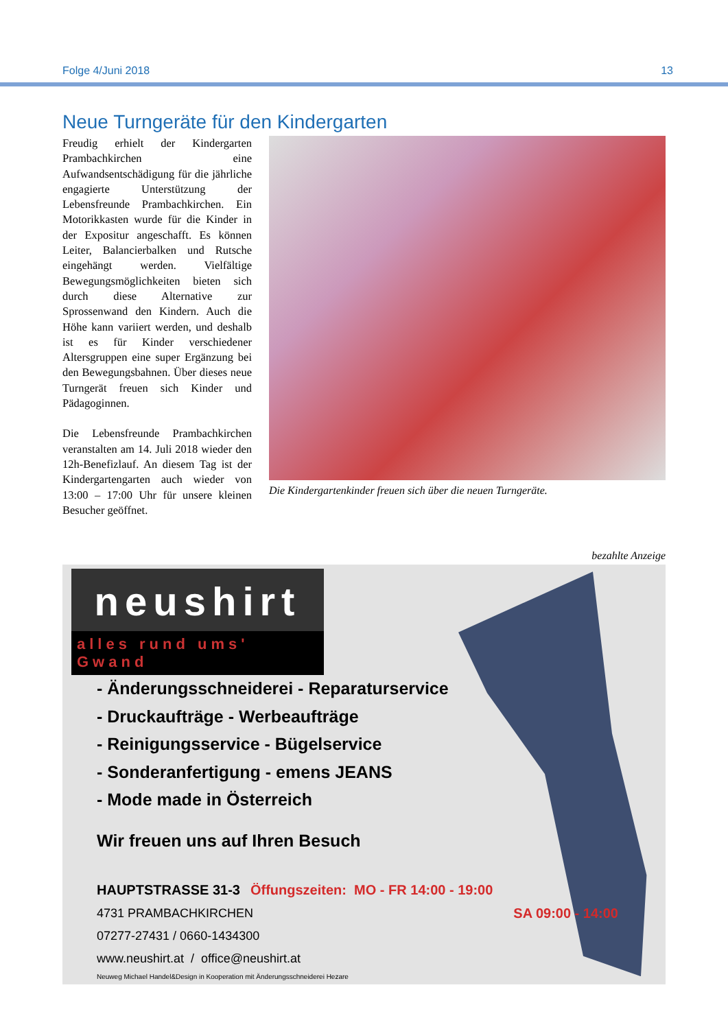Folge 4/Juni 2018 13
Neue Turngeräte für den Kindergarten
Freudig erhielt der Kindergarten Prambachkirchen eine Aufwandsentschädigung für die jährliche engagierte Unterstützung der Lebensfreunde Prambachkirchen. Ein Motorikkasten wurde für die Kinder in der Expositur angeschafft. Es können Leiter, Balancierbalken und Rutsche eingehängt werden. Vielfältige Bewegungsmöglichkeiten bieten sich durch diese Alternative zur Sprossenwand den Kindern. Auch die Höhe kann variiert werden, und deshalb ist es für Kinder verschiedener Altersgruppen eine super Ergänzung bei den Bewegungsbahnen. Über dieses neue Turngerät freuen sich Kinder und Pädagoginnen.
Die Lebensfreunde Prambachkirchen veranstalten am 14. Juli 2018 wieder den 12h-Benefizlauf. An diesem Tag ist der Kindergartengarten auch wieder von 13:00 – 17:00 Uhr für unsere kleinen Besucher geöffnet.
Die Kindergartenkinder freuen sich über die neuen Turngeräte.
bezahlte Anzeige
neushirt
alles rund ums' Gwand
- Änderungsschneiderei - Reparaturservice
- Druckaufträge - Werbeaufträge
- Reinigungsservice - Bügelservice
- Sonderanfertigung - emens JEANS
- Mode made in Österreich
Wir freuen uns auf Ihren Besuch
HAUPTSTRASSE 31-3 Öffungszeiten: MO - FR 14:00 - 19:00
4731 PRAMBACHKIRCHEN SA 09:00 - 14:00
07277-27431 / 0660-1434300
www.neushirt.at / office@neushirt.at
Neuweg Michael Handel&Design in Kooperation mit Änderungsschneiderei Hezare